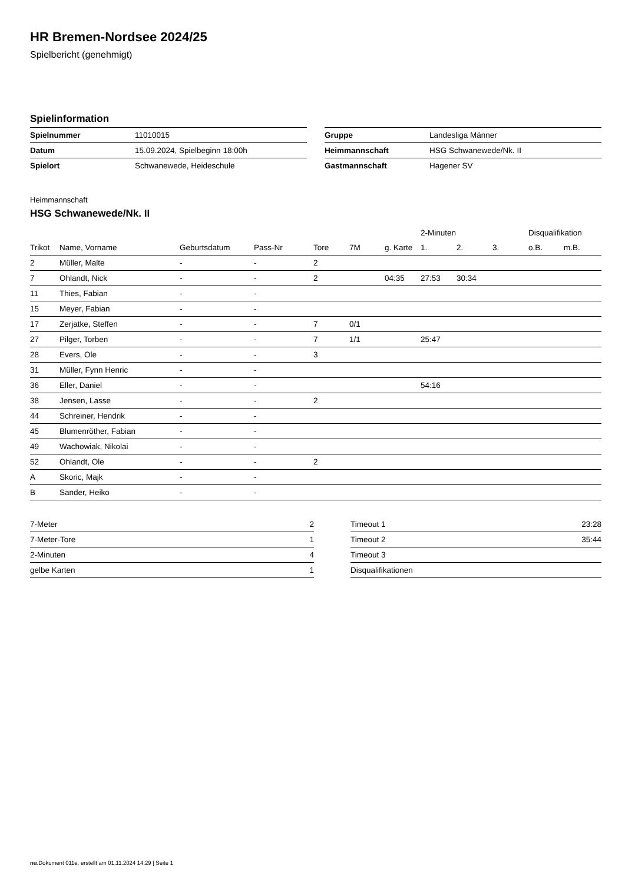HR Bremen-Nordsee 2024/25
Spielbericht (genehmigt)
Spielinformation
| Spielnummer | 11010015 |
| Datum | 15.09.2024, Spielbeginn 18:00h |
| Spielort | Schwanewede, Heideschule |
| Gruppe | Landesliga Männer |
| Heimmannschaft | HSG Schwanewede/Nk. II |
| Gastmannschaft | Hagener SV |
Heimmannschaft
HSG Schwanewede/Nk. II
| | | | | | | | 2-Minuten | | | Disqualifikation | |
| --- | --- | --- | --- | --- | --- | --- | --- | --- | --- | --- | --- |
| Trikot | Name, Vorname | Geburtsdatum | Pass-Nr | Tore | 7M | g. Karte | 1. | 2. | 3. | o.B. | m.B. |
| 2 | Müller, Malte | - | - | 2 | | | | | | | |
| 7 | Ohlandt, Nick | - | - | 2 | | 04:35 | 27:53 | 30:34 | | | |
| 11 | Thies, Fabian | - | - | | | | | | | | |
| 15 | Meyer, Fabian | - | - | | | | | | | | |
| 17 | Zerjatke, Steffen | - | - | 7 | 0/1 | | | | | | |
| 27 | Pilger, Torben | - | - | 7 | 1/1 | | 25:47 | | | | |
| 28 | Evers, Ole | - | - | 3 | | | | | | | |
| 31 | Müller, Fynn Henric | - | - | | | | | | | | |
| 36 | Eller, Daniel | - | - | | | | 54:16 | | | | |
| 38 | Jensen, Lasse | - | - | 2 | | | | | | | |
| 44 | Schreiner, Hendrik | - | - | | | | | | | | |
| 45 | Blumenröther, Fabian | - | - | | | | | | | | |
| 49 | Wachowiak, Nikolai | - | - | | | | | | | | |
| 52 | Ohlandt, Ole | - | - | 2 | | | | | | | |
| A | Skoric, Majk | - | - | | | | | | | | |
| B | Sander, Heiko | - | - | | | | | | | | |
| 7-Meter | 2 |
| 7-Meter-Tore | 1 |
| 2-Minuten | 4 |
| gelbe Karten | 1 |
| Timeout 1 | 23:28 |
| Timeout 2 | 35:44 |
| Timeout 3 | |
| Disqualifikationen | |
nu.Dokument 011e, erstellt am 01.11.2024 14:29 | Seite 1